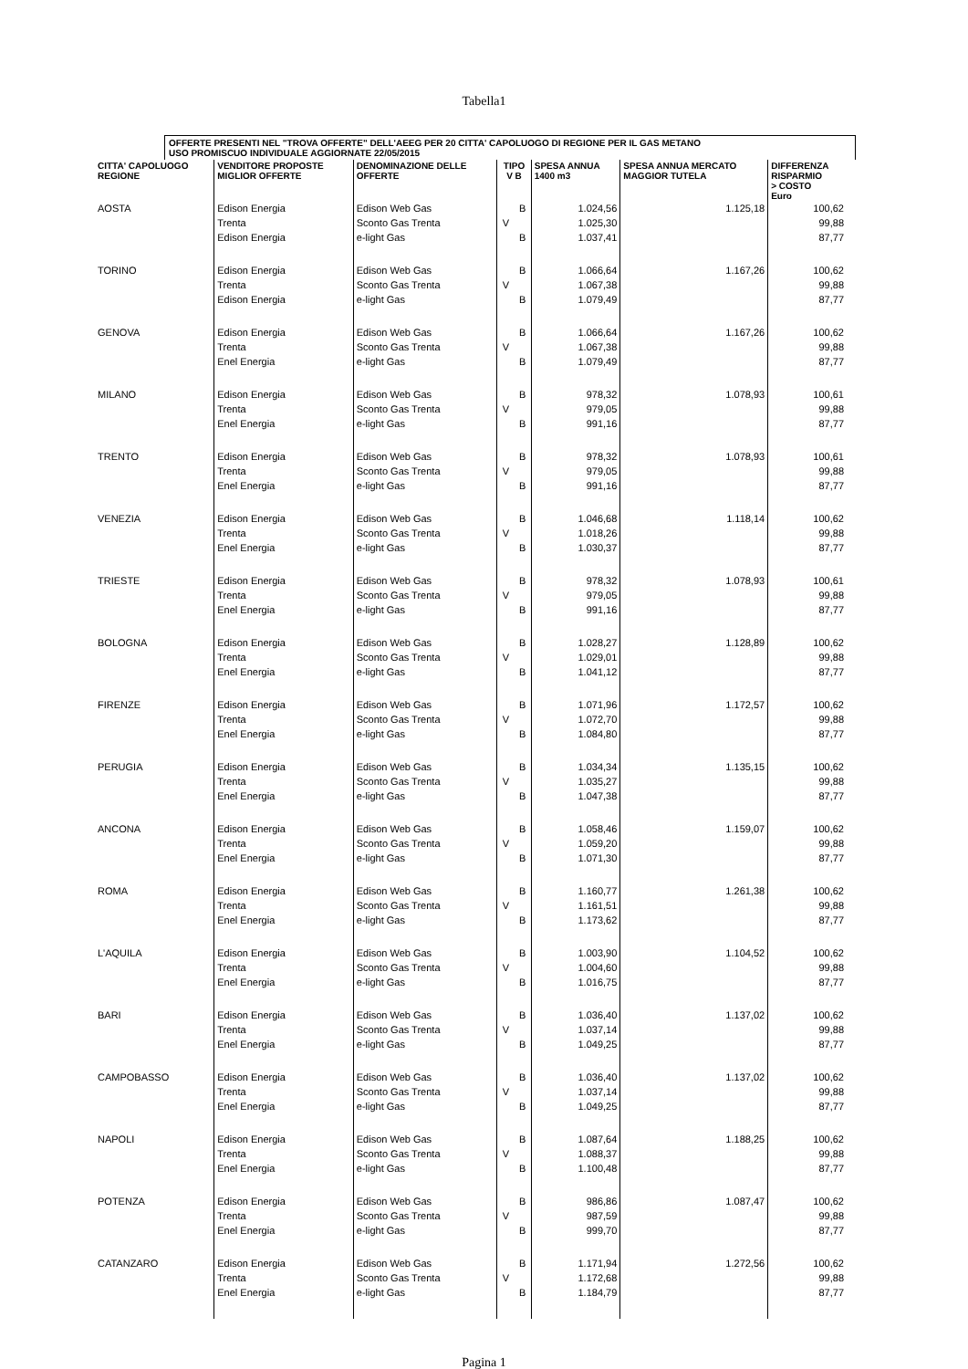Tabella1
OFFERTE PRESENTI NEL "TROVA OFFERTE" DELL'AEEG PER 20 CITTA' CAPOLUOGO DI REGIONE PER IL GAS METANO
USO PROMISCUO INDIVIDUALE AGGIORNATE 22/05/2015
| CITTA' CAPOLUOGO REGIONE | VENDITORE PROPOSTE MIGLIOR OFFERTE | DENOMINAZIONE DELLE OFFERTE | TIPO V B | | SPESA ANNUA 1400 m3 | SPESA ANNUA MERCATO MAGGIOR TUTELA | DIFFERENZA RISPARMIO > COSTO Euro |
| --- | --- | --- | --- | --- | --- | --- | --- |
| AOSTA | Edison Energia | Edison Web Gas | | B | 1.024,56 | 1.125,18 | 100,62 |
| | Trenta | Sconto Gas Trenta | V | | 1.025,30 | | 99,88 |
| | Edison Energia | e-light Gas | | B | 1.037,41 | | 87,77 |
| TORINO | Edison Energia | Edison Web Gas | | B | 1.066,64 | 1.167,26 | 100,62 |
| | Trenta | Sconto Gas Trenta | V | | 1.067,38 | | 99,88 |
| | Edison Energia | e-light Gas | | B | 1.079,49 | | 87,77 |
| GENOVA | Edison Energia | Edison Web Gas | | B | 1.066,64 | 1.167,26 | 100,62 |
| | Trenta | Sconto Gas Trenta | V | | 1.067,38 | | 99,88 |
| | Enel Energia | e-light Gas | | B | 1.079,49 | | 87,77 |
| MILANO | Edison Energia | Edison Web Gas | | B | 978,32 | 1.078,93 | 100,61 |
| | Trenta | Sconto Gas Trenta | V | | 979,05 | | 99,88 |
| | Enel Energia | e-light Gas | | B | 991,16 | | 87,77 |
| TRENTO | Edison Energia | Edison Web Gas | | B | 978,32 | 1.078,93 | 100,61 |
| | Trenta | Sconto Gas Trenta | V | | 979,05 | | 99,88 |
| | Enel Energia | e-light Gas | | B | 991,16 | | 87,77 |
| VENEZIA | Edison Energia | Edison Web Gas | | B | 1.046,68 | 1.118,14 | 100,62 |
| | Trenta | Sconto Gas Trenta | V | | 1.018,26 | | 99,88 |
| | Enel Energia | e-light Gas | | B | 1.030,37 | | 87,77 |
| TRIESTE | Edison Energia | Edison Web Gas | | B | 978,32 | 1.078,93 | 100,61 |
| | Trenta | Sconto Gas Trenta | V | | 979,05 | | 99,88 |
| | Enel Energia | e-light Gas | | B | 991,16 | | 87,77 |
| BOLOGNA | Edison Energia | Edison Web Gas | | B | 1.028,27 | 1.128,89 | 100,62 |
| | Trenta | Sconto Gas Trenta | V | | 1.029,01 | | 99,88 |
| | Enel Energia | e-light Gas | | B | 1.041,12 | | 87,77 |
| FIRENZE | Edison Energia | Edison Web Gas | | B | 1.071,96 | 1.172,57 | 100,62 |
| | Trenta | Sconto Gas Trenta | V | | 1.072,70 | | 99,88 |
| | Enel Energia | e-light Gas | | B | 1.084,80 | | 87,77 |
| PERUGIA | Edison Energia | Edison Web Gas | | B | 1.034,34 | 1.135,15 | 100,62 |
| | Trenta | Sconto Gas Trenta | V | | 1.035,27 | | 99,88 |
| | Enel Energia | e-light Gas | | B | 1.047,38 | | 87,77 |
| ANCONA | Edison Energia | Edison Web Gas | | B | 1.058,46 | 1.159,07 | 100,62 |
| | Trenta | Sconto Gas Trenta | V | | 1.059,20 | | 99,88 |
| | Enel Energia | e-light Gas | | B | 1.071,30 | | 87,77 |
| ROMA | Edison Energia | Edison Web Gas | | B | 1.160,77 | 1.261,38 | 100,62 |
| | Trenta | Sconto Gas Trenta | V | | 1.161,51 | | 99,88 |
| | Enel Energia | e-light Gas | | B | 1.173,62 | | 87,77 |
| L'AQUILA | Edison Energia | Edison Web Gas | | B | 1.003,90 | 1.104,52 | 100,62 |
| | Trenta | Sconto Gas Trenta | V | | 1.004,60 | | 99,88 |
| | Enel Energia | e-light Gas | | B | 1.016,75 | | 87,77 |
| BARI | Edison Energia | Edison Web Gas | | B | 1.036,40 | 1.137,02 | 100,62 |
| | Trenta | Sconto Gas Trenta | V | | 1.037,14 | | 99,88 |
| | Enel Energia | e-light Gas | | B | 1.049,25 | | 87,77 |
| CAMPOBASSO | Edison Energia | Edison Web Gas | | B | 1.036,40 | 1.137,02 | 100,62 |
| | Trenta | Sconto Gas Trenta | V | | 1.037,14 | | 99,88 |
| | Enel Energia | e-light Gas | | B | 1.049,25 | | 87,77 |
| NAPOLI | Edison Energia | Edison Web Gas | | B | 1.087,64 | 1.188,25 | 100,62 |
| | Trenta | Sconto Gas Trenta | V | | 1.088,37 | | 99,88 |
| | Enel Energia | e-light Gas | | B | 1.100,48 | | 87,77 |
| POTENZA | Edison Energia | Edison Web Gas | | B | 986,86 | 1.087,47 | 100,62 |
| | Trenta | Sconto Gas Trenta | V | | 987,59 | | 99,88 |
| | Enel Energia | e-light Gas | | B | 999,70 | | 87,77 |
| CATANZARO | Edison Energia | Edison Web Gas | | B | 1.171,94 | 1.272,56 | 100,62 |
| | Trenta | Sconto Gas Trenta | V | | 1.172,68 | | 99,88 |
| | Enel Energia | e-light Gas | | B | 1.184,79 | | 87,77 |
Pagina 1